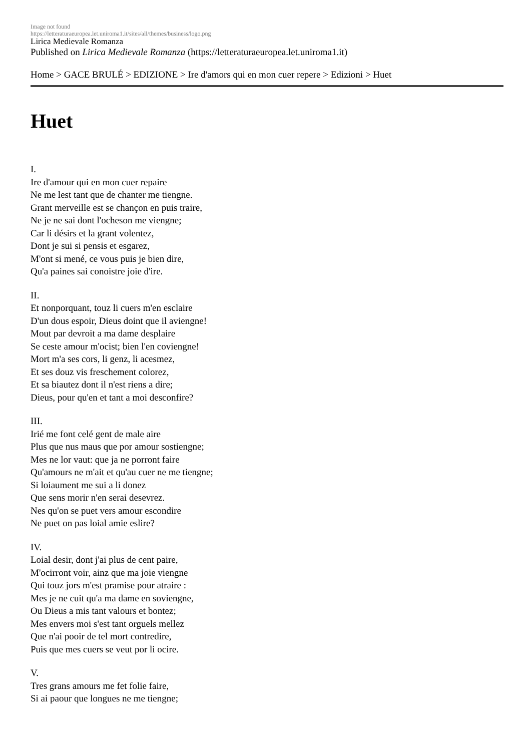Image not found
https://letteraturaeuropea.let.uniroma1.it/sites/all/themes/business/logo.png
Lirica Medievale Romanza
Published on Lirica Medievale Romanza (https://letteraturaeuropea.let.uniroma1.it)
Home > GACE BRULÉ > EDIZIONE > Ire d'amors qui en mon cuer repere > Edizioni > Huet
Huet
I.
Ire d'amour qui en mon cuer repaire
Ne me lest tant que de chanter me tiengne.
Grant merveille est se chançon en puis traire,
Ne je ne sai dont l'ocheson me viengne;
Car li désirs et la grant volentez,
Dont je sui si pensis et esgarez,
M'ont si mené, ce vous puis je bien dire,
Qu'a paines sai conoistre joie d'ire.
II.
Et nonporquant, touz li cuers m'en esclaire
D'un dous espoir, Dieus doint que il aviengne!
Mout par devroit a ma dame desplaire
Se ceste amour m'ocist; bien l'en coviengne!
Mort m'a ses cors, li genz, li acesmez,
Et ses douz vis freschement colorez,
Et sa biautez dont il n'est riens a dire;
Dieus, pour qu'en et tant a moi desconfire?
III.
Irié me font celé gent de male aire
Plus que nus maus que por amour sostiengne;
Mes ne lor vaut: que ja ne porront faire
Qu'amours ne m'ait et qu'au cuer ne me tiengne;
Si loiaument me sui a li donez
Que sens morir n'en serai desevrez.
Nes qu'on se puet vers amour escondire
Ne puet on pas loial amie eslire?
IV.
Loial desir, dont j'ai plus de cent paire,
M'ocirront voir, ainz que ma joie viengne
Qui touz jors m'est pramise pour atraire :
Mes je ne cuit qu'a ma dame en soviengne,
Ou Dieus a mis tant valours et bontez;
Mes envers moi s'est tant orguels mellez
Que n'ai pooir de tel mort contredire,
Puis que mes cuers se veut por li ocire.
V.
Tres grans amours me fet folie faire,
Si ai paour que longues ne me tiengne;